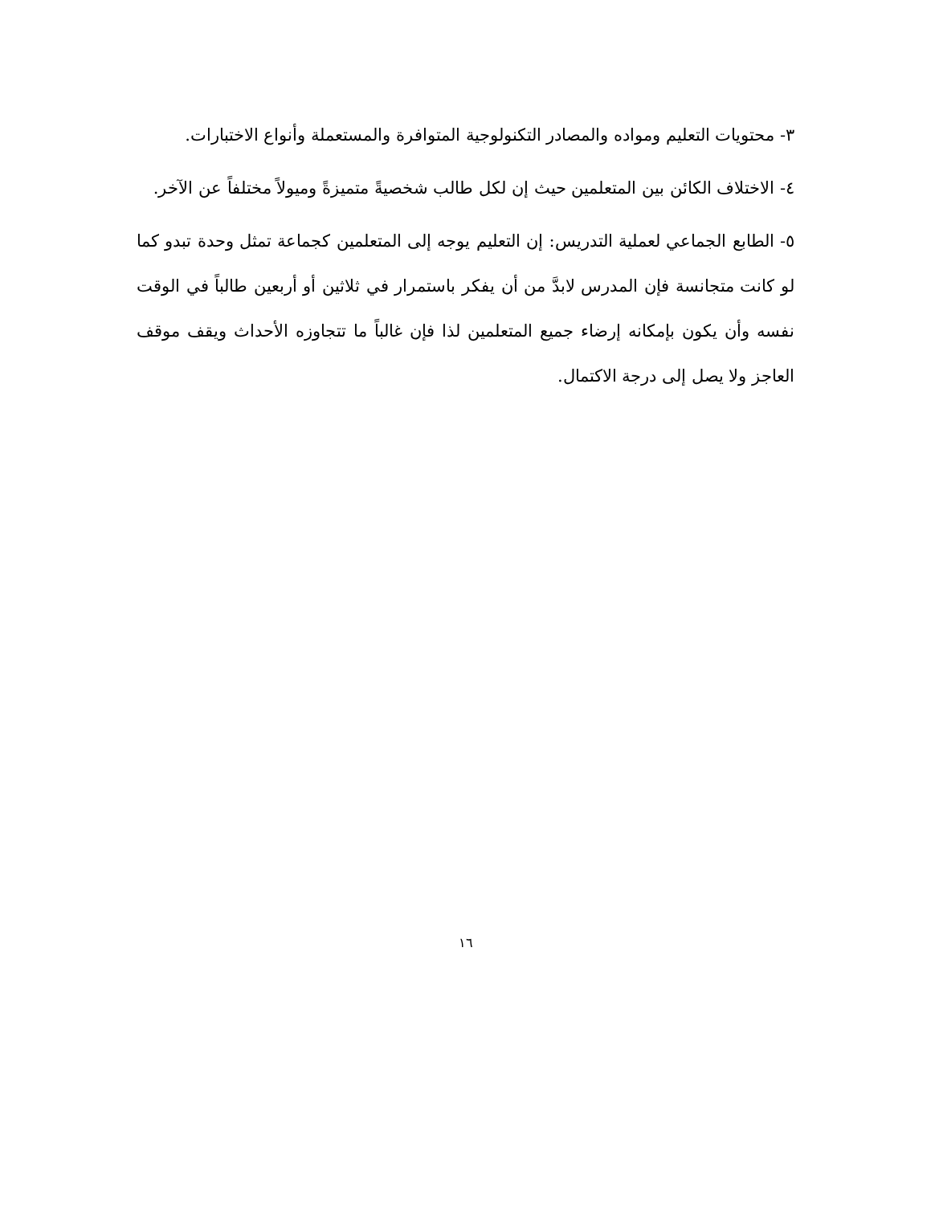٣- محتويات التعليم ومواده والمصادر التكنولوجية المتوافرة والمستعملة وأنواع الاختبارات.
٤- الاختلاف الكائن بين المتعلمين حيث إن لكل طالب شخصيةً متميزةً وميولاً مختلفاً عن الآخر.
٥- الطابع الجماعي لعملية التدريس: إن التعليم يوجه إلى المتعلمين كجماعة تمثل وحدة تبدو كما لو كانت متجانسة فإن المدرس لابدَّ من أن يفكر باستمرار في ثلاثين أو أربعين طالباً في الوقت نفسه وأن يكون بإمكانه إرضاء جميع المتعلمين لذا فإن غالباً ما تتجاوزه الأحداث ويقف موقف العاجز ولا يصل إلى درجة الاكتمال.
١٦